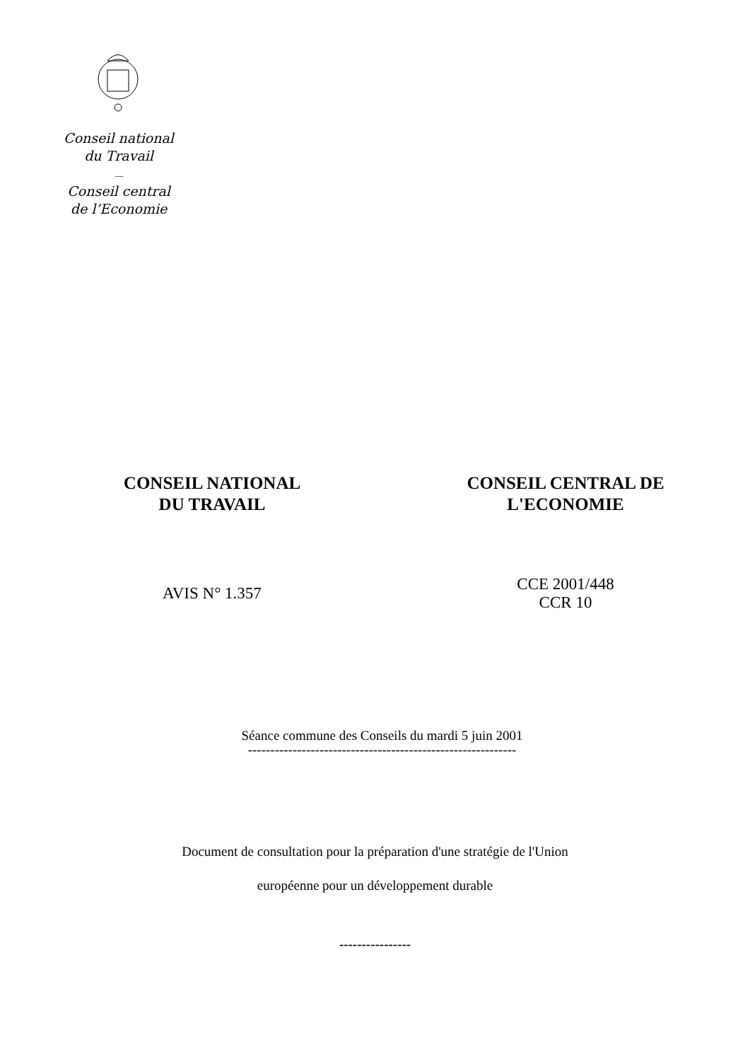Conseil national
du Travail
----
Conseil central
de l’Economie
CONSEIL NATIONAL
DU TRAVAIL
CONSEIL CENTRAL DE
L'ECONOMIE
AVIS N° 1.357
CCE 2001/448
CCR 10
Séance commune des Conseils du mardi 5 juin 2001
------------------------------------------------------------
Document de consultation pour la préparation d'une stratégie de l'Union
européenne pour un développement durable
----------------